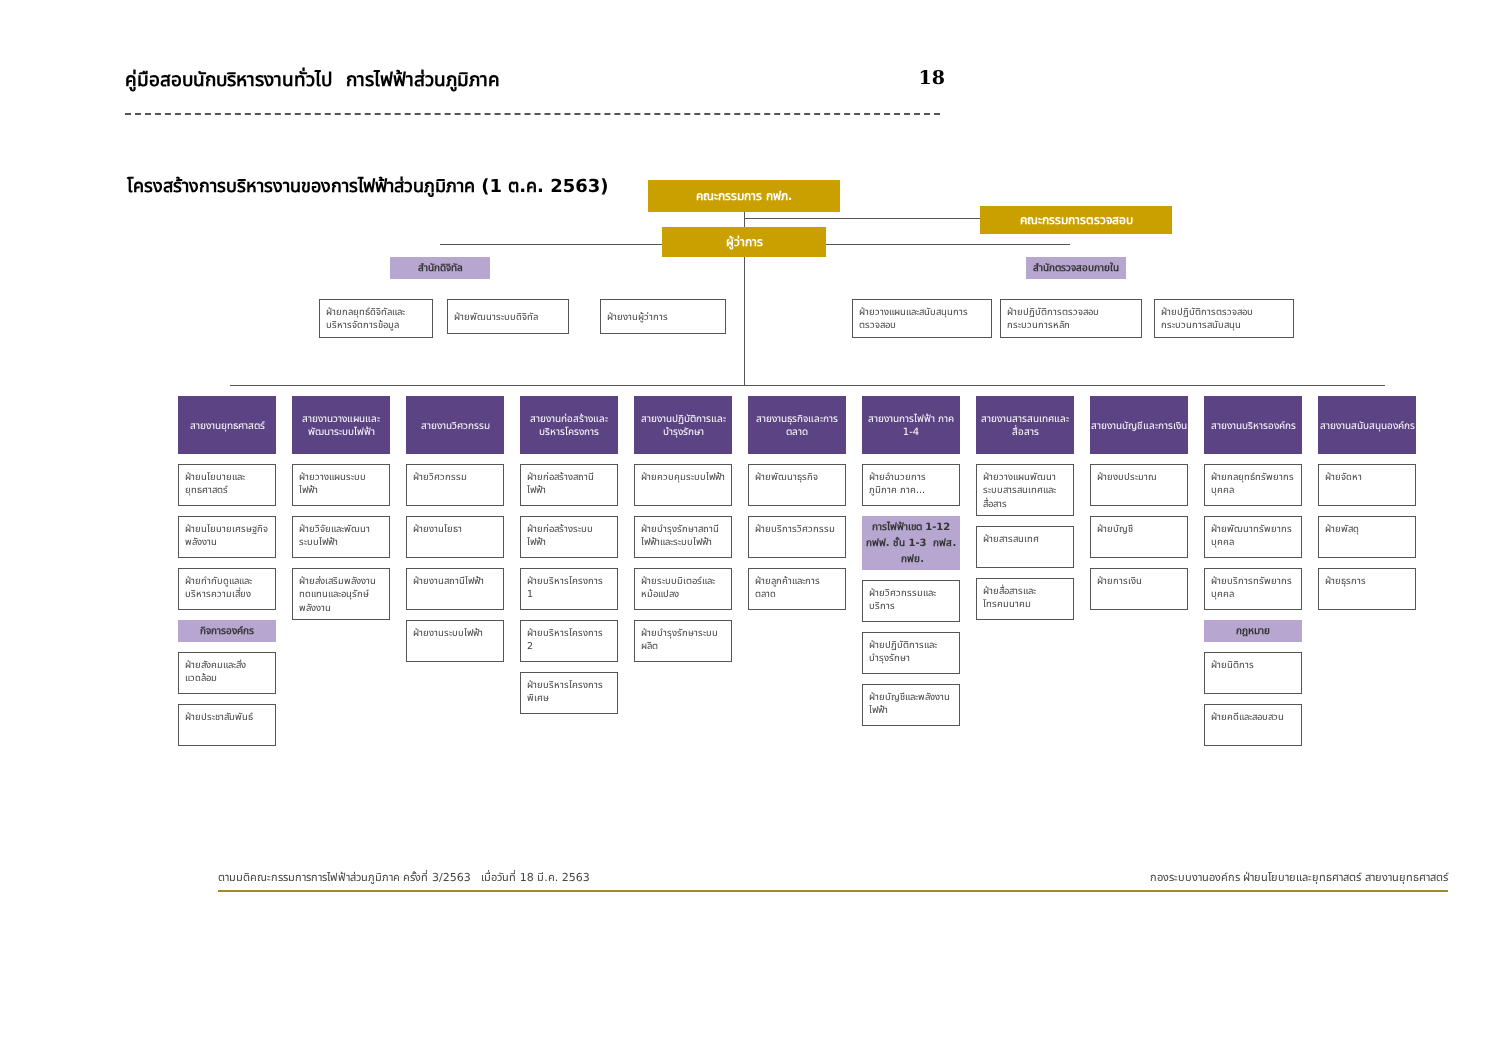คู่มือสอบนักบริหารงานทั่วไป การไฟฟ้าส่วนภูมิภาค 18
โครงสร้างการบริหารงานของการไฟฟ้าส่วนภูมิภาค (1 ต.ค. 2563)
คณะกรรมการ กฟภ.
คณะกรรมการตรวจสอบ
ผู้ว่าการ
สำนักดิจิทัล
ฝ่ายกลยุทธ์ดิจิทัลและบริหารจัดการข้อมูล
ฝ่ายพัฒนาระบบดิจิทัล
ฝ่ายงานผู้ว่าการ
สำนักตรวจสอบภายใน
ฝ่ายวางแผนและสนับสนุนการตรวจสอบ
ฝ่ายปฏิบัติการตรวจสอบกระบวนการหลัก
ฝ่ายปฏิบัติการตรวจสอบกระบวนการสนับสนุน
สายงานยุทธศาสตร์
ฝ่ายนโยบายและยุทธศาสตร์
ฝ่ายนโยบายเศรษฐกิจพลังงาน
ฝ่ายกำกับดูแลและบริหารความเสี่ยง
กิจการองค์กร
ฝ่ายสังคมและสิ่งแวดล้อม
ฝ่ายประชาสัมพันธ์
สายงานวางแผนและพัฒนาระบบไฟฟ้า
ฝ่ายวางแผนระบบไฟฟ้า
ฝ่ายวิจัยและพัฒนาระบบไฟฟ้า
ฝ่ายส่งเสริมพลังงานทดแทนและอนุรักษ์พลังงาน
สายงานวิศวกรรม
ฝ่ายวิศวกรรม
ฝ่ายงานโยธา
ฝ่ายงานสถานีไฟฟ้า
ฝ่ายงานระบบไฟฟ้า
สายงานก่อสร้างและบริหารโครงการ
ฝ่ายก่อสร้างสถานีไฟฟ้า
ฝ่ายก่อสร้างระบบไฟฟ้า
ฝ่ายบริหารโครงการ 1
ฝ่ายบริหารโครงการ 2
ฝ่ายบริหารโครงการพิเศษ
สายงานปฏิบัติการและบำรุงรักษา
ฝ่ายควบคุมระบบไฟฟ้า
ฝ่ายบำรุงรักษาสถานีไฟฟ้าและระบบไฟฟ้า
ฝ่ายระบบมิเตอร์และหม้อแปลง
ฝ่ายบำรุงรักษาระบบผลิต
สายงานธุรกิจและการตลาด
ฝ่ายพัฒนาธุรกิจ
ฝ่ายบริการวิศวกรรม
ฝ่ายลูกค้าและการตลาด
สายงานการไฟฟ้า ภาค 1-4
ฝ่ายอำนวยการภูมิภาค ภาค...
การไฟฟ้าเขต 1-12
กฟฟ. ชั้น 1-3 กฟส. กฟย.
ฝ่ายวิศวกรรมและบริการ
ฝ่ายปฏิบัติการและบำรุงรักษา
ฝ่ายบัญชีและพลังงานไฟฟ้า
สายงานสารสนเทศและสื่อสาร
ฝ่ายวางแผนพัฒนาระบบสารสนเทศและสื่อสาร
ฝ่ายสารสนเทศ
ฝ่ายสื่อสารและโทรคมนาคม
สายงานบัญชีและการเงิน
ฝ่ายงบประมาณ
ฝ่ายบัญชี
ฝ่ายการเงิน
สายงานบริหารองค์กร
ฝ่ายกลยุทธ์ทรัพยากรบุคคล
ฝ่ายพัฒนาทรัพยากรบุคคล
ฝ่ายบริการทรัพยากรบุคคล
กฎหมาย
ฝ่ายนิติการ
ฝ่ายคดีและสอบสวน
สายงานสนับสนุนองค์กร
ฝ่ายจัดหา
ฝ่ายพัสดุ
ฝ่ายธุรการ
ตามมติคณะกรรมการการไฟฟ้าส่วนภูมิภาค ครั้งที่ 3/2563 เมื่อวันที่ 18 มี.ค. 2563 กองระบบงานองค์กร ฝ่ายนโยบายและยุทธศาสตร์ สายงานยุทธศาสตร์